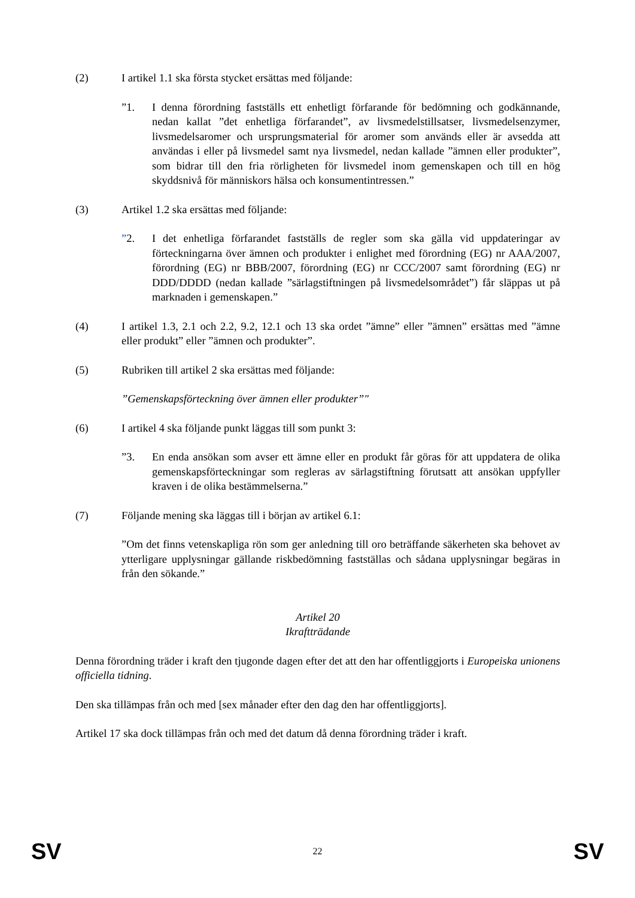(2) I artikel 1.1 ska första stycket ersättas med följande:
”1. I denna förordning fastställs ett enhetligt förfarande för bedömning och godkännande, nedan kallat ”det enhetliga förfarandet”, av livsmedelstillsatser, livsmedelsenzymer, livsmedelsaromer och ursprungsmaterial för aromer som används eller är avsedda att användas i eller på livsmedel samt nya livsmedel, nedan kallade ”ämnen eller produkter”, som bidrar till den fria rörligheten för livsmedel inom gemenskapen och till en hög skyddsnivå för människors hälsa och konsumentintressen.”
(3) Artikel 1.2 ska ersättas med följande:
”2. I det enhetliga förfarandet fastställs de regler som ska gälla vid uppdateringar av förteckningarna över ämnen och produkter i enlighet med förordning (EG) nr AAA/2007, förordning (EG) nr BBB/2007, förordning (EG) nr CCC/2007 samt förordning (EG) nr DDD/DDDD (nedan kallade ”särlagstiftningen på livsmedelsområdet”) får släppas ut på marknaden i gemenskapen.”
(4) I artikel 1.3, 2.1 och 2.2, 9.2, 12.1 och 13 ska ordet ”ämne” eller ”ämnen” ersättas med ”ämne eller produkt” eller ”ämnen och produkter”.
(5) Rubriken till artikel 2 ska ersättas med följande:
”Gemenskapsförteckning över ämnen eller produkter”"
(6) I artikel 4 ska följande punkt läggas till som punkt 3:
”3. En enda ansökan som avser ett ämne eller en produkt får göras för att uppdatera de olika gemenskapsförteckningar som regleras av särlagstiftning förutsatt att ansökan uppfyller kraven i de olika bestämmelserna.”
(7) Följande mening ska läggas till i början av artikel 6.1:
”Om det finns vetenskapliga rön som ger anledning till oro beträffande säkerheten ska behovet av ytterligare upplysningar gällande riskbedömning fastställas och sådana upplysningar begäras in från den sökande.”
Artikel 20
Ikraftträdande
Denna förordning träder i kraft den tjugonde dagen efter det att den har offentliggjorts i Europeiska unionens officiella tidning.
Den ska tillämpas från och med [sex månader efter den dag den har offentliggjorts].
Artikel 17 ska dock tillämpas från och med det datum då denna förordning träder i kraft.
SV 22 SV